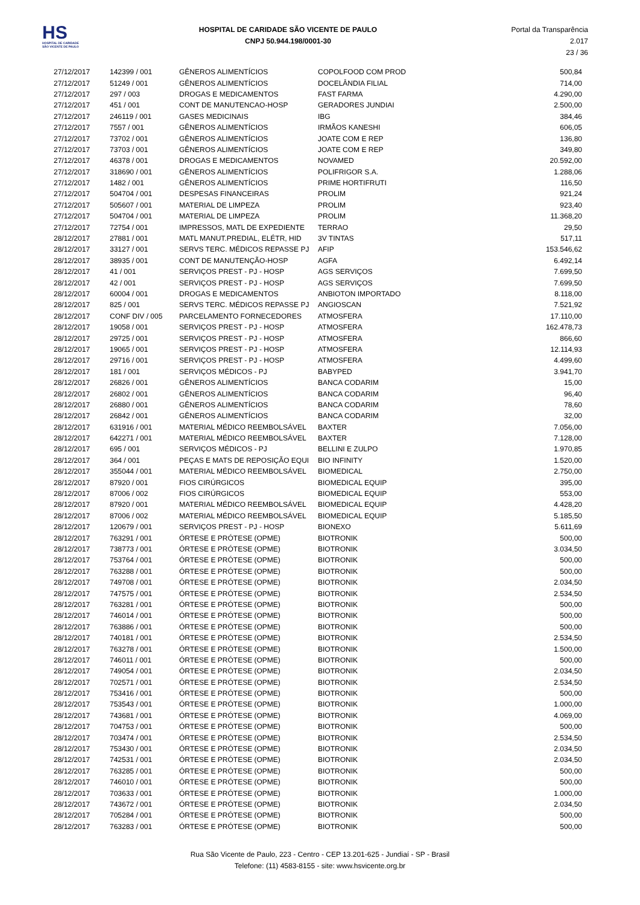HS
HOSPITAL DE CARIDADE SÃO VICENTE DE PAULO
HOSPITAL DE CARIDADE SÃO VICENTE DE PAULO
CNPJ 50.944.198/0001-30
Portal da Transparência 2.017
23 / 36
| 27/12/2017 | 142399 / 001 | GÊNEROS ALIMENTÍCIOS | COPOLFOOD COM PROD | 500,84 |
| 27/12/2017 | 51249 / 001 | GÊNEROS ALIMENTÍCIOS | DOCELÂNDIA FILIAL | 714,00 |
| 27/12/2017 | 297 / 003 | DROGAS E MEDICAMENTOS | FAST FARMA | 4.290,00 |
| 27/12/2017 | 451 / 001 | CONT DE MANUTENCAO-HOSP | GERADORES JUNDIAI | 2.500,00 |
| 27/12/2017 | 246119 / 001 | GASES MEDICINAIS | IBG | 384,46 |
| 27/12/2017 | 7557 / 001 | GÊNEROS ALIMENTÍCIOS | IRMÃOS KANESHI | 606,05 |
| 27/12/2017 | 73702 / 001 | GÊNEROS ALIMENTÍCIOS | JOATE COM E REP | 136,80 |
| 27/12/2017 | 73703 / 001 | GÊNEROS ALIMENTÍCIOS | JOATE COM E REP | 349,80 |
| 27/12/2017 | 46378 / 001 | DROGAS E MEDICAMENTOS | NOVAMED | 20.592,00 |
| 27/12/2017 | 318690 / 001 | GÊNEROS ALIMENTÍCIOS | POLIFRIGOR S.A. | 1.288,06 |
| 27/12/2017 | 1482 / 001 | GÊNEROS ALIMENTÍCIOS | PRIME HORTIFRUTI | 116,50 |
| 27/12/2017 | 504704 / 001 | DESPESAS FINANCEIRAS | PROLIM | 921,24 |
| 27/12/2017 | 505607 / 001 | MATERIAL DE LIMPEZA | PROLIM | 923,40 |
| 27/12/2017 | 504704 / 001 | MATERIAL DE LIMPEZA | PROLIM | 11.368,20 |
| 27/12/2017 | 72754 / 001 | IMPRESSOS, MATL DE EXPEDIENTE | TERRAO | 29,50 |
| 28/12/2017 | 27881 / 001 | MATL MANUT.PREDIAL, ELÉTR, HID | 3V TINTAS | 517,11 |
| 28/12/2017 | 33127 / 001 | SERVS TERC. MÉDICOS REPASSE PJ | AFIP | 153.546,62 |
| 28/12/2017 | 38935 / 001 | CONT DE MANUTENÇÃO-HOSP | AGFA | 6.492,14 |
| 28/12/2017 | 41 / 001 | SERVIÇOS PREST - PJ - HOSP | AGS SERVIÇOS | 7.699,50 |
| 28/12/2017 | 42 / 001 | SERVIÇOS PREST - PJ - HOSP | AGS SERVIÇOS | 7.699,50 |
| 28/12/2017 | 60004 / 001 | DROGAS E MEDICAMENTOS | ANBIOTON IMPORTADO | 8.118,00 |
| 28/12/2017 | 825 / 001 | SERVS TERC. MÉDICOS REPASSE PJ | ANGIOSCAN | 7.521,92 |
| 28/12/2017 | CONF DIV / 005 | PARCELAMENTO FORNECEDORES | ATMOSFERA | 17.110,00 |
| 28/12/2017 | 19058 / 001 | SERVIÇOS PREST - PJ - HOSP | ATMOSFERA | 162.478,73 |
| 28/12/2017 | 29725 / 001 | SERVIÇOS PREST - PJ - HOSP | ATMOSFERA | 866,60 |
| 28/12/2017 | 19065 / 001 | SERVIÇOS PREST - PJ - HOSP | ATMOSFERA | 12.114,93 |
| 28/12/2017 | 29716 / 001 | SERVIÇOS PREST - PJ - HOSP | ATMOSFERA | 4.499,60 |
| 28/12/2017 | 181 / 001 | SERVIÇOS MÉDICOS - PJ | BABYPED | 3.941,70 |
| 28/12/2017 | 26826 / 001 | GÊNEROS ALIMENTÍCIOS | BANCA CODARIM | 15,00 |
| 28/12/2017 | 26802 / 001 | GÊNEROS ALIMENTÍCIOS | BANCA CODARIM | 96,40 |
| 28/12/2017 | 26880 / 001 | GÊNEROS ALIMENTÍCIOS | BANCA CODARIM | 78,60 |
| 28/12/2017 | 26842 / 001 | GÊNEROS ALIMENTÍCIOS | BANCA CODARIM | 32,00 |
| 28/12/2017 | 631916 / 001 | MATERIAL MÉDICO REEMBOLSÁVEL | BAXTER | 7.056,00 |
| 28/12/2017 | 642271 / 001 | MATERIAL MÉDICO REEMBOLSÁVEL | BAXTER | 7.128,00 |
| 28/12/2017 | 695 / 001 | SERVIÇOS MÉDICOS - PJ | BELLINI E ZULPO | 1.970,85 |
| 28/12/2017 | 364 / 001 | PEÇAS E MATS DE REPOSIÇÃO EQUI | BIO INFINITY | 1.520,00 |
| 28/12/2017 | 355044 / 001 | MATERIAL MÉDICO REEMBOLSÁVEL | BIOMEDICAL | 2.750,00 |
| 28/12/2017 | 87920 / 001 | FIOS CIRÚRGICOS | BIOMEDICAL EQUIP | 395,00 |
| 28/12/2017 | 87006 / 002 | FIOS CIRÚRGICOS | BIOMEDICAL EQUIP | 553,00 |
| 28/12/2017 | 87920 / 001 | MATERIAL MÉDICO REEMBOLSÁVEL | BIOMEDICAL EQUIP | 4.428,20 |
| 28/12/2017 | 87006 / 002 | MATERIAL MÉDICO REEMBOLSÁVEL | BIOMEDICAL EQUIP | 5.185,50 |
| 28/12/2017 | 120679 / 001 | SERVIÇOS PREST - PJ - HOSP | BIONEXO | 5.611,69 |
| 28/12/2017 | 763291 / 001 | ÓRTESE E PRÓTESE (OPME) | BIOTRONIK | 500,00 |
| 28/12/2017 | 738773 / 001 | ÓRTESE E PRÓTESE (OPME) | BIOTRONIK | 3.034,50 |
| 28/12/2017 | 753764 / 001 | ÓRTESE E PRÓTESE (OPME) | BIOTRONIK | 500,00 |
| 28/12/2017 | 763288 / 001 | ÓRTESE E PRÓTESE (OPME) | BIOTRONIK | 500,00 |
| 28/12/2017 | 749708 / 001 | ÓRTESE E PRÓTESE (OPME) | BIOTRONIK | 2.034,50 |
| 28/12/2017 | 747575 / 001 | ÓRTESE E PRÓTESE (OPME) | BIOTRONIK | 2.534,50 |
| 28/12/2017 | 763281 / 001 | ÓRTESE E PRÓTESE (OPME) | BIOTRONIK | 500,00 |
| 28/12/2017 | 746014 / 001 | ÓRTESE E PRÓTESE (OPME) | BIOTRONIK | 500,00 |
| 28/12/2017 | 763886 / 001 | ÓRTESE E PRÓTESE (OPME) | BIOTRONIK | 500,00 |
| 28/12/2017 | 740181 / 001 | ÓRTESE E PRÓTESE (OPME) | BIOTRONIK | 2.534,50 |
| 28/12/2017 | 763278 / 001 | ÓRTESE E PRÓTESE (OPME) | BIOTRONIK | 1.500,00 |
| 28/12/2017 | 746011 / 001 | ÓRTESE E PRÓTESE (OPME) | BIOTRONIK | 500,00 |
| 28/12/2017 | 749054 / 001 | ÓRTESE E PRÓTESE (OPME) | BIOTRONIK | 2.034,50 |
| 28/12/2017 | 702571 / 001 | ÓRTESE E PRÓTESE (OPME) | BIOTRONIK | 2.534,50 |
| 28/12/2017 | 753416 / 001 | ÓRTESE E PRÓTESE (OPME) | BIOTRONIK | 500,00 |
| 28/12/2017 | 753543 / 001 | ÓRTESE E PRÓTESE (OPME) | BIOTRONIK | 1.000,00 |
| 28/12/2017 | 743681 / 001 | ÓRTESE E PRÓTESE (OPME) | BIOTRONIK | 4.069,00 |
| 28/12/2017 | 704753 / 001 | ÓRTESE E PRÓTESE (OPME) | BIOTRONIK | 500,00 |
| 28/12/2017 | 703474 / 001 | ÓRTESE E PRÓTESE (OPME) | BIOTRONIK | 2.534,50 |
| 28/12/2017 | 753430 / 001 | ÓRTESE E PRÓTESE (OPME) | BIOTRONIK | 2.034,50 |
| 28/12/2017 | 742531 / 001 | ÓRTESE E PRÓTESE (OPME) | BIOTRONIK | 2.034,50 |
| 28/12/2017 | 763285 / 001 | ÓRTESE E PRÓTESE (OPME) | BIOTRONIK | 500,00 |
| 28/12/2017 | 746010 / 001 | ÓRTESE E PRÓTESE (OPME) | BIOTRONIK | 500,00 |
| 28/12/2017 | 703633 / 001 | ÓRTESE E PRÓTESE (OPME) | BIOTRONIK | 1.000,00 |
| 28/12/2017 | 743672 / 001 | ÓRTESE E PRÓTESE (OPME) | BIOTRONIK | 2.034,50 |
| 28/12/2017 | 705284 / 001 | ÓRTESE E PRÓTESE (OPME) | BIOTRONIK | 500,00 |
| 28/12/2017 | 763283 / 001 | ÓRTESE E PRÓTESE (OPME) | BIOTRONIK | 500,00 |
Rua São Vicente de Paulo, 223 - Centro - CEP 13.201-625 - Jundiaí - SP - Brasil
Telefone: (11) 4583-8155 - site: www.hsvicente.org.br